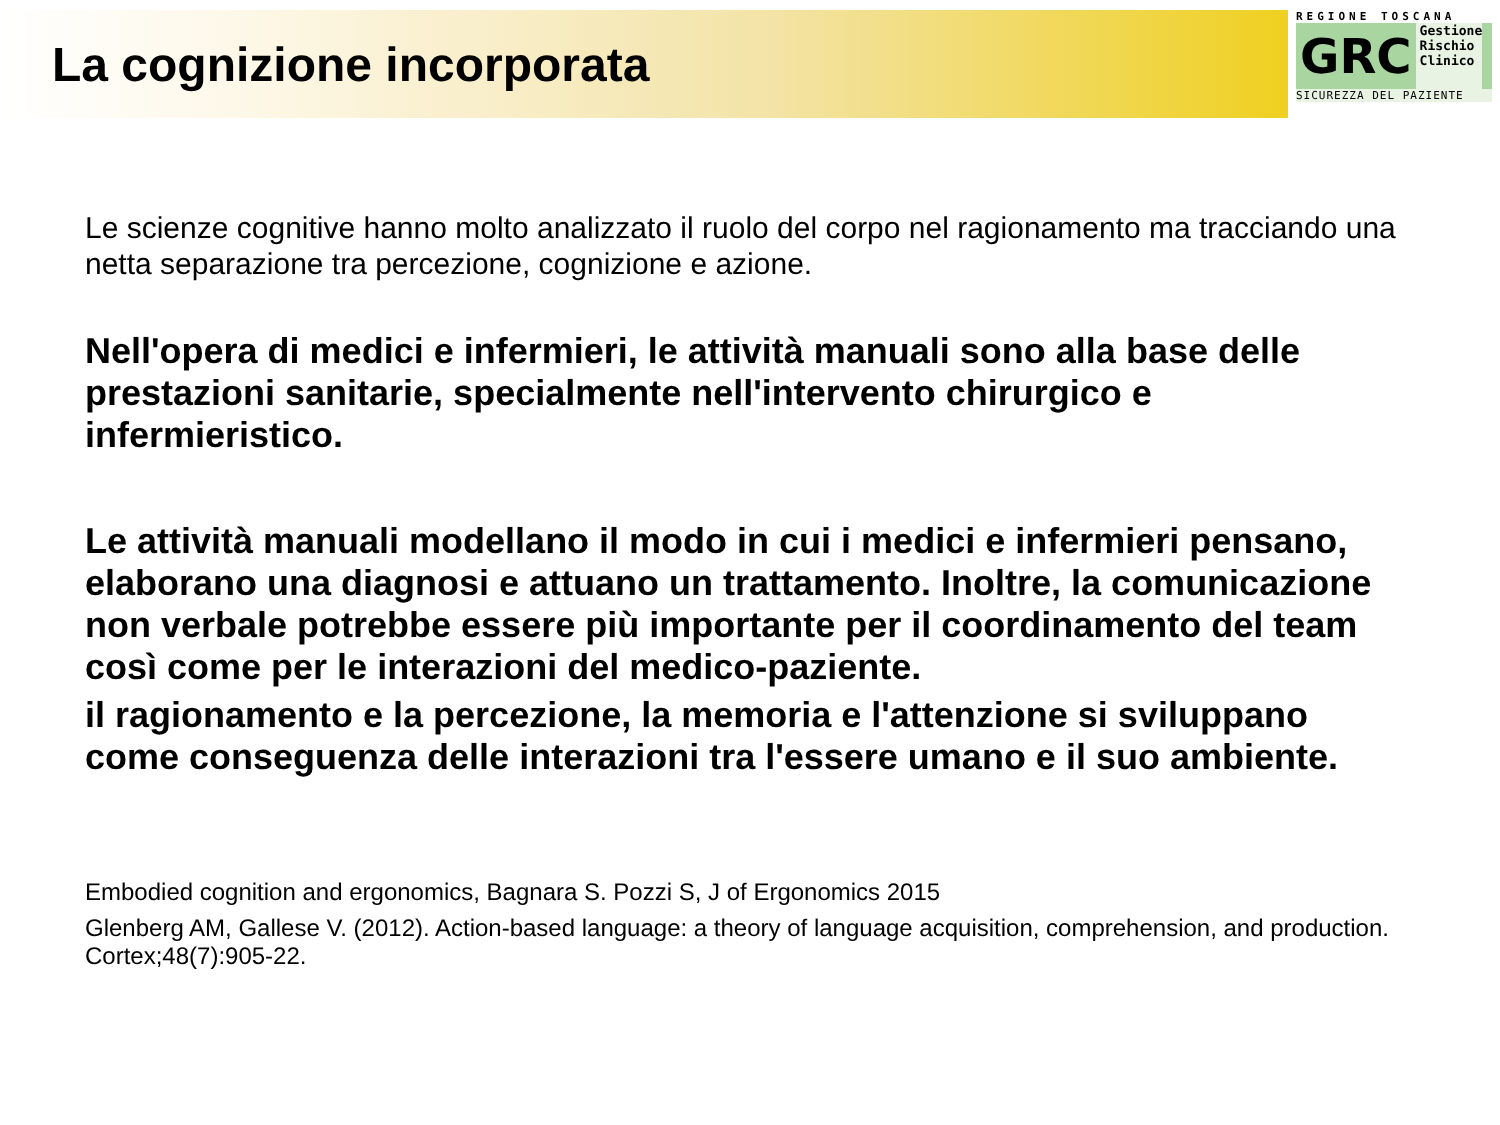La cognizione incorporata
REGIONE TOSCANA
GRC Gestione
Rischio
Clinico
SICUREZZA DEL PAZIENTE
Le scienze cognitive hanno molto analizzato il ruolo del corpo nel ragionamento ma tracciando una netta separazione tra percezione, cognizione e azione.
Nell'opera di medici e infermieri, le attività manuali sono alla base delle prestazioni sanitarie, specialmente nell'intervento chirurgico e infermieristico.
Le attività manuali modellano il modo in cui i medici e infermieri pensano, elaborano una diagnosi e attuano un trattamento. Inoltre, la comunicazione non verbale potrebbe essere più importante per il coordinamento del team così come per le interazioni del medico-paziente.
il ragionamento e la percezione, la memoria e l'attenzione si sviluppano come conseguenza delle interazioni tra l'essere umano e il suo ambiente.
Embodied cognition and ergonomics, Bagnara S. Pozzi S, J of Ergonomics 2015
Glenberg AM, Gallese V. (2012). Action-based language: a theory of language acquisition, comprehension, and production. Cortex;48(7):905-22.